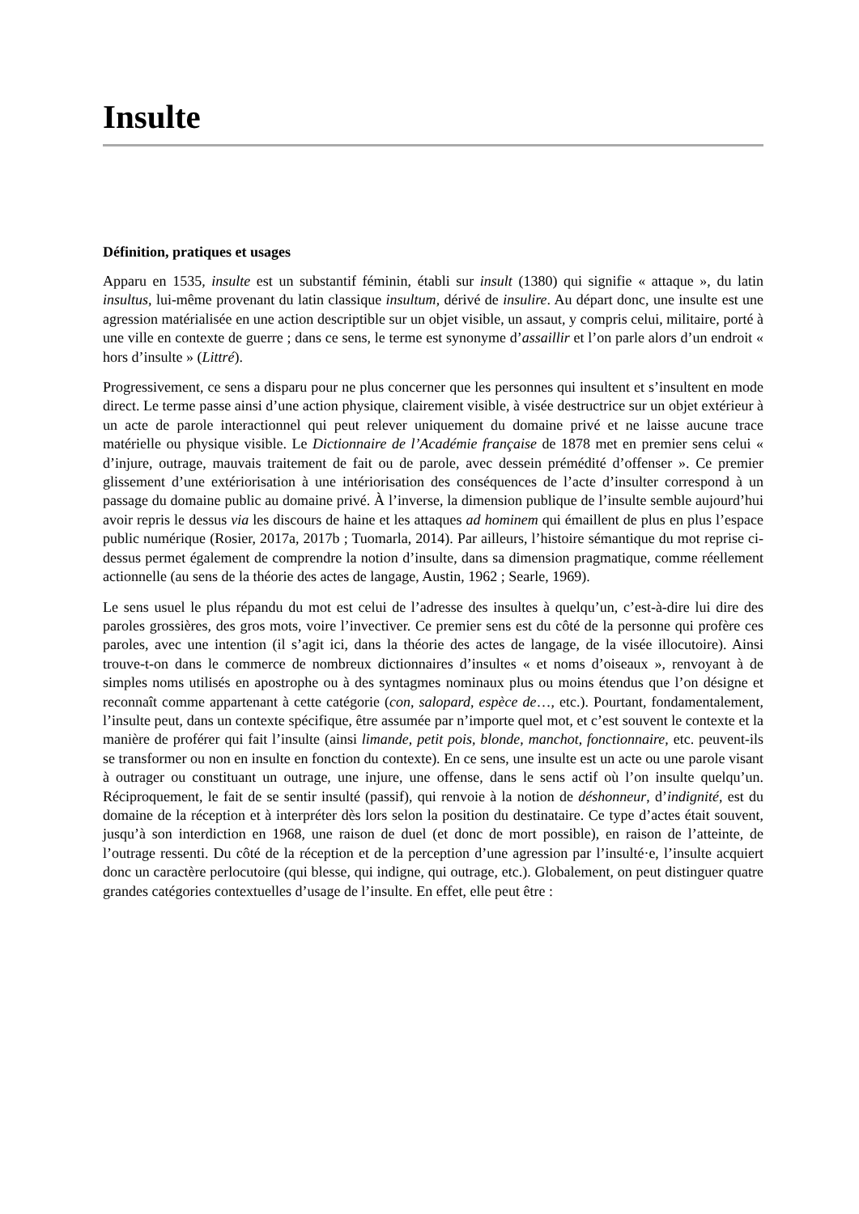Insulte
Définition, pratiques et usages
Apparu en 1535, insulte est un substantif féminin, établi sur insult (1380) qui signifie « attaque », du latin insultus, lui-même provenant du latin classique insultum, dérivé de insulire. Au départ donc, une insulte est une agression matérialisée en une action descriptible sur un objet visible, un assaut, y compris celui, militaire, porté à une ville en contexte de guerre ; dans ce sens, le terme est synonyme d’assaillir et l’on parle alors d’un endroit « hors d’insulte » (Littré).
Progressivement, ce sens a disparu pour ne plus concerner que les personnes qui insultent et s’insultent en mode direct. Le terme passe ainsi d’une action physique, clairement visible, à visée destructrice sur un objet extérieur à un acte de parole interactionnel qui peut relever uniquement du domaine privé et ne laisse aucune trace matérielle ou physique visible. Le Dictionnaire de l’Académie française de 1878 met en premier sens celui « d’injure, outrage, mauvais traitement de fait ou de parole, avec dessein prémédité d’offenser ». Ce premier glissement d’une extériorisation à une intériorisation des conséquences de l’acte d’insulter correspond à un passage du domaine public au domaine privé. À l’inverse, la dimension publique de l’insulte semble aujourd’hui avoir repris le dessus via les discours de haine et les attaques ad hominem qui émaillent de plus en plus l’espace public numérique (Rosier, 2017a, 2017b ; Tuomarla, 2014). Par ailleurs, l’histoire sémantique du mot reprise ci-dessus permet également de comprendre la notion d’insulte, dans sa dimension pragmatique, comme réellement actionnelle (au sens de la théorie des actes de langage, Austin, 1962 ; Searle, 1969).
Le sens usuel le plus répandu du mot est celui de l’adresse des insultes à quelqu’un, c’est-à-dire lui dire des paroles grossières, des gros mots, voire l’invectiver. Ce premier sens est du côté de la personne qui profère ces paroles, avec une intention (il s’agit ici, dans la théorie des actes de langage, de la visée illocutoire). Ainsi trouve-t-on dans le commerce de nombreux dictionnaires d’insultes « et noms d’oiseaux », renvoyant à de simples noms utilisés en apostrophe ou à des syntagmes nominaux plus ou moins étendus que l’on désigne et reconnaît comme appartenant à cette catégorie (con, salopard, espèce de…, etc.). Pourtant, fondamentalement, l’insulte peut, dans un contexte spécifique, être assumée par n’importe quel mot, et c’est souvent le contexte et la manière de proférer qui fait l’insulte (ainsi limande, petit pois, blonde, manchot, fonctionnaire, etc. peuvent-ils se transformer ou non en insulte en fonction du contexte). En ce sens, une insulte est un acte ou une parole visant à outrager ou constituant un outrage, une injure, une offense, dans le sens actif où l’on insulte quelqu’un. Réciproquement, le fait de se sentir insulté (passif), qui renvoie à la notion de déshonneur, d’indignité, est du domaine de la réception et à interpréter dès lors selon la position du destinataire. Ce type d’actes était souvent, jusqu’à son interdiction en 1968, une raison de duel (et donc de mort possible), en raison de l’atteinte, de l’outrage ressenti. Du côté de la réception et de la perception d’une agression par l’insulté·e, l’insulte acquiert donc un caractère perlocutoire (qui blesse, qui indigne, qui outrage, etc.). Globalement, on peut distinguer quatre grandes catégories contextuelles d’usage de l’insulte. En effet, elle peut être :